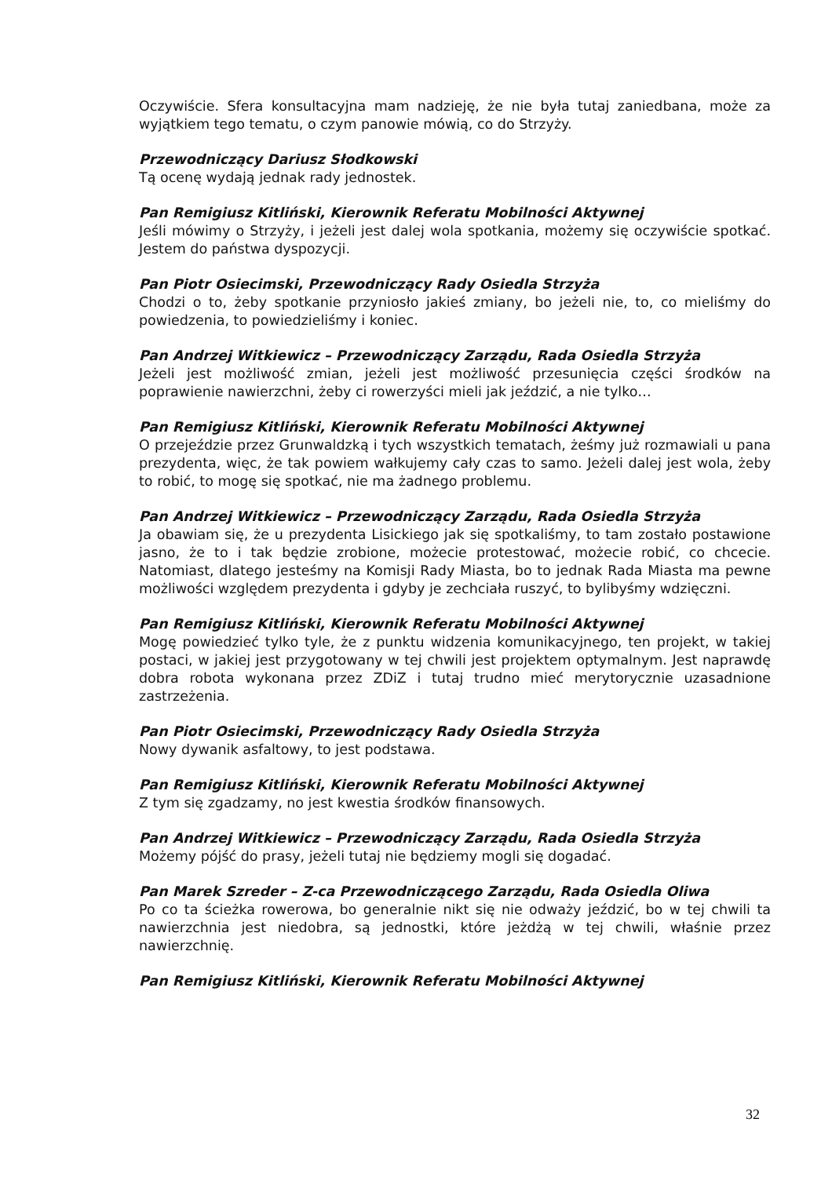Oczywiście. Sfera konsultacyjna mam nadzieję, że nie była tutaj zaniedbana, może za wyjątkiem tego tematu, o czym panowie mówią, co do Strzyży.
Przewodniczący Dariusz Słodkowski
Tą ocenę wydają jednak rady jednostek.
Pan Remigiusz Kitliński, Kierownik Referatu Mobilności Aktywnej
Jeśli mówimy o Strzyży, i jeżeli jest dalej wola spotkania, możemy się oczywiście spotkać. Jestem do państwa dyspozycji.
Pan Piotr Osiecimski, Przewodniczący Rady Osiedla Strzyża
Chodzi o to, żeby spotkanie przyniosło jakieś zmiany, bo jeżeli nie, to, co mieliśmy do powiedzenia, to powiedzieliśmy i koniec.
Pan Andrzej Witkiewicz – Przewodniczący Zarządu, Rada Osiedla Strzyża
Jeżeli jest możliwość zmian, jeżeli jest możliwość przesunięcia części środków na poprawienie nawierzchni, żeby ci rowerzyści mieli jak jeździć, a nie tylko…
Pan Remigiusz Kitliński, Kierownik Referatu Mobilności Aktywnej
O przejeździe przez Grunwaldzką i tych wszystkich tematach, żeśmy już rozmawiali u pana prezydenta, więc, że tak powiem wałkujemy cały czas to samo. Jeżeli dalej jest wola, żeby to robić, to mogę się spotkać, nie ma żadnego problemu.
Pan Andrzej Witkiewicz – Przewodniczący Zarządu, Rada Osiedla Strzyża
Ja obawiam się, że u prezydenta Lisickiego jak się spotkaliśmy, to tam zostało postawione jasno, że to i tak będzie zrobione, możecie protestować, możecie robić, co chcecie. Natomiast, dlatego jesteśmy na Komisji Rady Miasta, bo to jednak Rada Miasta ma pewne możliwości względem prezydenta i gdyby je zechciała ruszyć, to bylibyśmy wdzięczni.
Pan Remigiusz Kitliński, Kierownik Referatu Mobilności Aktywnej
Mogę powiedzieć tylko tyle, że z punktu widzenia komunikacyjnego, ten projekt, w takiej postaci, w jakiej jest przygotowany w tej chwili jest projektem optymalnym. Jest naprawdę dobra robota wykonana przez ZDiZ i tutaj trudno mieć merytorycznie uzasadnione zastrzeżenia.
Pan Piotr Osiecimski, Przewodniczący Rady Osiedla Strzyża
Nowy dywanik asfaltowy, to jest podstawa.
Pan Remigiusz Kitliński, Kierownik Referatu Mobilności Aktywnej
Z tym się zgadzamy, no jest kwestia środków finansowych.
Pan Andrzej Witkiewicz – Przewodniczący Zarządu, Rada Osiedla Strzyża
Możemy pójść do prasy, jeżeli tutaj nie będziemy mogli się dogadać.
Pan Marek Szreder – Z-ca Przewodniczącego Zarządu, Rada Osiedla Oliwa
Po co ta ścieżka rowerowa, bo generalnie nikt się nie odważy jeździć, bo w tej chwili ta nawierzchnia jest niedobra, są jednostki, które jeżdżą w tej chwili, właśnie przez nawierzchnię.
Pan Remigiusz Kitliński, Kierownik Referatu Mobilności Aktywnej
32